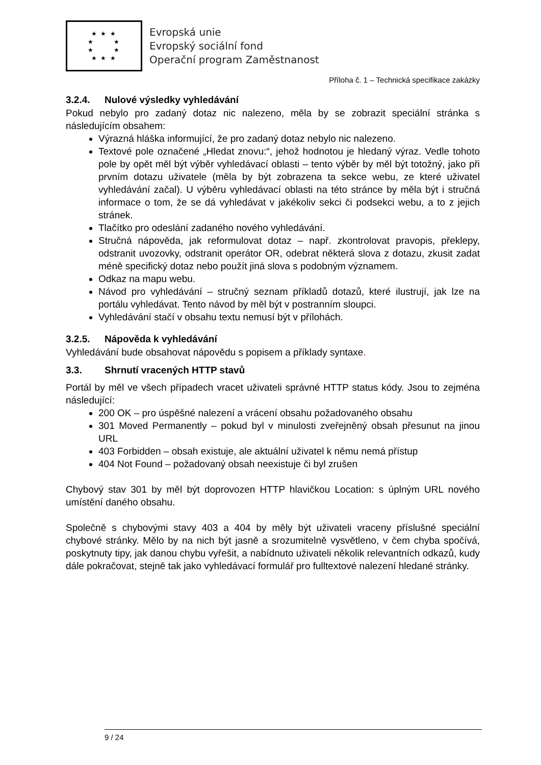★ ★ ★
★ ★
★ ★
★ ★ ★
Evropská unie
Evropský sociální fond
Operační program Zaměstnanost
Příloha č. 1 – Technická specifikace zakázky
3.2.4. Nulové výsledky vyhledávání
Pokud nebylo pro zadaný dotaz nic nalezeno, měla by se zobrazit speciální stránka s následujícím obsahem:
Výrazná hláška informující, že pro zadaný dotaz nebylo nic nalezeno.
Textové pole označené „Hledat znovu:“, jehož hodnotou je hledaný výraz. Vedle tohoto pole by opět měl být výběr vyhledávací oblasti – tento výběr by měl být totožný, jako při prvním dotazu uživatele (měla by být zobrazena ta sekce webu, ze které uživatel vyhledávání začal). U výběru vyhledávací oblasti na této stránce by měla být i stručná informace o tom, že se dá vyhledávat v jakékoliv sekci či podsekci webu, a to z jejich stránek.
Tlačítko pro odeslání zadaného nového vyhledávání.
Stručná nápověda, jak reformulovat dotaz – např. zkontrolovat pravopis, překlepy, odstranit uvozovky, odstranit operátor OR, odebrat některá slova z dotazu, zkusit zadat méně specifický dotaz nebo použít jiná slova s podobným významem.
Odkaz na mapu webu.
Návod pro vyhledávání – stručný seznam příkladů dotazů, které ilustrují, jak lze na portálu vyhledávat. Tento návod by měl být v postranním sloupci.
Vyhledávání stačí v obsahu textu nemusí být v přílohách.
3.2.5. Nápověda k vyhledávání
Vyhledávání bude obsahovat nápovědu s popisem a příklady syntaxe.
3.3. Shrnutí vracených HTTP stavů
Portál by měl ve všech případech vracet uživateli správné HTTP status kódy. Jsou to zejména následující:
200 OK – pro úspěšné nalezení a vrácení obsahu požadovaného obsahu
301 Moved Permanently – pokud byl v minulosti zveřejněný obsah přesunut na jinou URL
403 Forbidden – obsah existuje, ale aktuální uživatel k němu nemá přístup
404 Not Found – požadovaný obsah neexistuje či byl zrušen
Chybový stav 301 by měl být doprovozen HTTP hlavičkou Location: s úplným URL nového umístění daného obsahu.
Společně s chybovými stavy 403 a 404 by měly být uživateli vraceny příslušné speciální chybové stránky. Mělo by na nich být jasně a srozumitelně vysvětleno, v čem chyba spočívá, poskytnuty tipy, jak danou chybu vyřešit, a nabídnuto uživateli několik relevantních odkazů, kudy dále pokračovat, stejně tak jako vyhledávací formulář pro fulltextové nalezení hledané stránky.
9 / 24